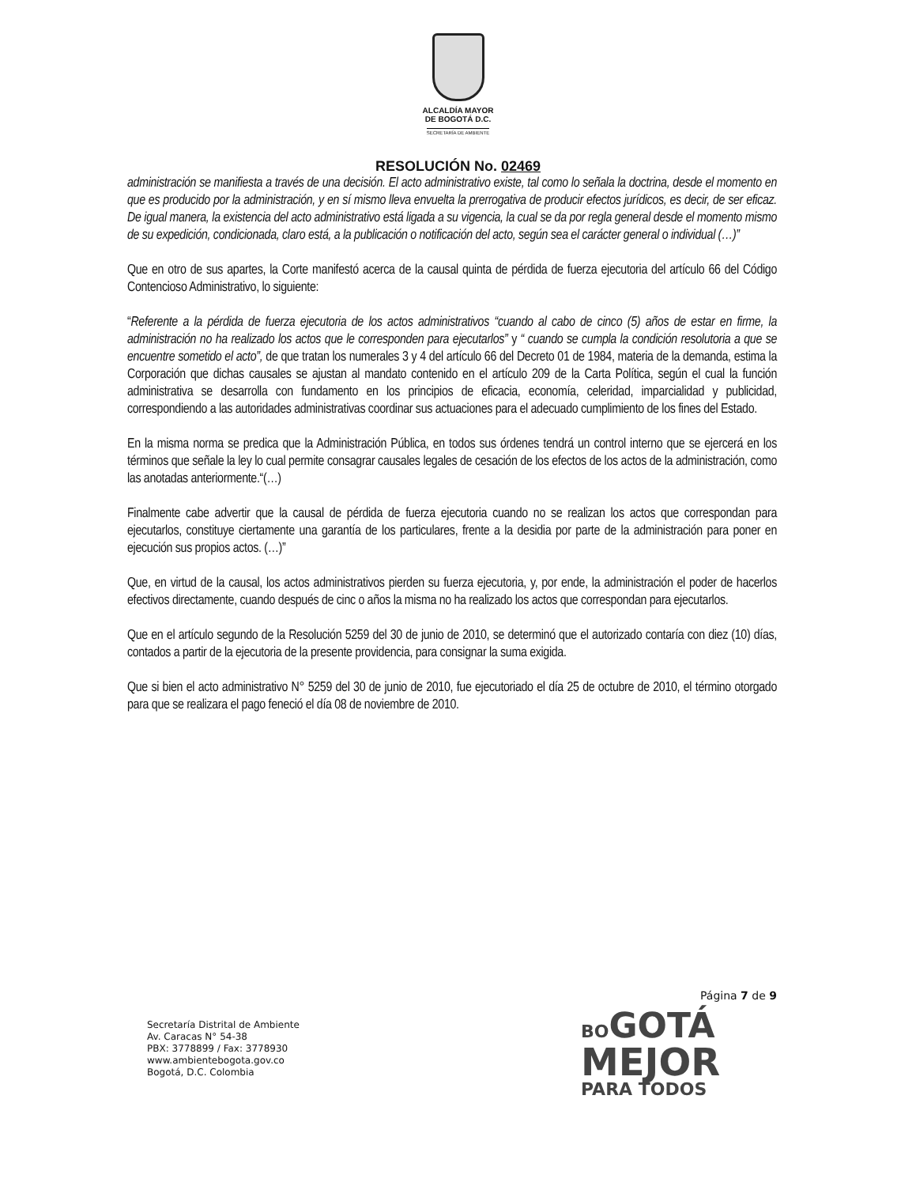ALCALDÍA MAYOR
DE BOGOTÁ D.C.
SECRETARÍA DE AMBIENTE
RESOLUCIÓN No. 02469
administración se manifiesta a través de una decisión. El acto administrativo existe, tal como lo señala la doctrina, desde el momento en que es producido por la administración, y en sí mismo lleva envuelta la prerrogativa de producir efectos jurídicos, es decir, de ser eficaz. De igual manera, la existencia del acto administrativo está ligada a su vigencia, la cual se da por regla general desde el momento mismo de su expedición, condicionada, claro está, a la publicación o notificación del acto, según sea el carácter general o individual (…)”
Que en otro de sus apartes, la Corte manifestó acerca de la causal quinta de pérdida de fuerza ejecutoria del artículo 66 del Código Contencioso Administrativo, lo siguiente:
“Referente a la pérdida de fuerza ejecutoria de los actos administrativos “cuando al cabo de cinco (5) años de estar en firme, la administración no ha realizado los actos que le corresponden para ejecutarlos” y “ cuando se cumpla la condición resolutoria a que se encuentre sometido el acto”, de que tratan los numerales 3 y 4 del artículo 66 del Decreto 01 de 1984, materia de la demanda, estima la Corporación que dichas causales se ajustan al mandato contenido en el artículo 209 de la Carta Política, según el cual la función administrativa se desarrolla con fundamento en los principios de eficacia, economía, celeridad, imparcialidad y publicidad, correspondiendo a las autoridades administrativas coordinar sus actuaciones para el adecuado cumplimiento de los fines del Estado.
En la misma norma se predica que la Administración Pública, en todos sus órdenes tendrá un control interno que se ejercerá en los términos que señale la ley lo cual permite consagrar causales legales de cesación de los efectos de los actos de la administración, como las anotadas anteriormente.“(…)
Finalmente cabe advertir que la causal de pérdida de fuerza ejecutoria cuando no se realizan los actos que correspondan para ejecutarlos, constituye ciertamente una garantía de los particulares, frente a la desidia por parte de la administración para poner en ejecución sus propios actos. (…)”
Que, en virtud de la causal, los actos administrativos pierden su fuerza ejecutoria, y, por ende, la administración el poder de hacerlos efectivos directamente, cuando después de cinc o años la misma no ha realizado los actos que correspondan para ejecutarlos.
Que en el artículo segundo de la Resolución 5259 del 30 de junio de 2010, se determinó que el autorizado contaría con diez (10) días, contados a partir de la ejecutoria de la presente providencia, para consignar la suma exigida.
Que si bien el acto administrativo N° 5259 del 30 de junio de 2010, fue ejecutoriado el día 25 de octubre de 2010, el término otorgado para que se realizara el pago feneció el día 08 de noviembre de 2010.
Página 7 de 9
Secretaría Distrital de Ambiente
Av. Caracas N° 54-38
PBX: 3778899 / Fax: 3778930
www.ambientebogota.gov.co
Bogotá, D.C. Colombia
BO GOTÁ
MEJOR
PARA TODOS